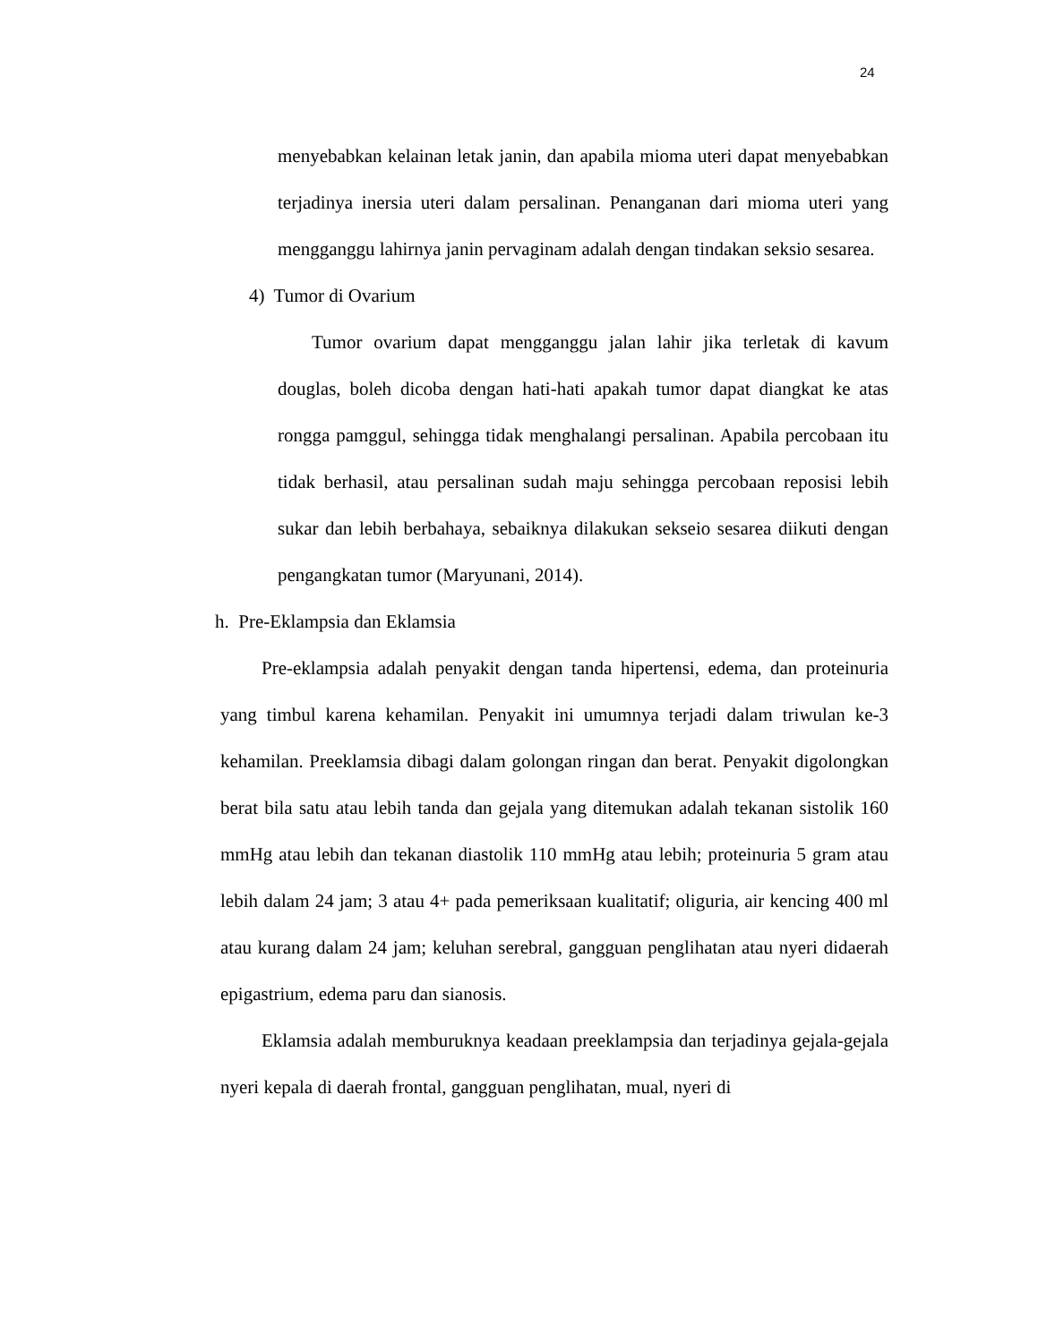24
menyebabkan kelainan letak janin, dan apabila mioma uteri dapat menyebabkan terjadinya inersia uteri dalam persalinan. Penanganan dari mioma uteri yang mengganggu lahirnya janin pervaginam adalah dengan tindakan seksio sesarea.
4) Tumor di Ovarium
Tumor ovarium dapat mengganggu jalan lahir jika terletak di kavum douglas, boleh dicoba dengan hati-hati apakah tumor dapat diangkat ke atas rongga pamggul, sehingga tidak menghalangi persalinan. Apabila percobaan itu tidak berhasil, atau persalinan sudah maju sehingga percobaan reposisi lebih sukar dan lebih berbahaya, sebaiknya dilakukan sekseio sesarea diikuti dengan pengangkatan tumor (Maryunani, 2014).
h. Pre-Eklampsia dan Eklamsia
Pre-eklampsia adalah penyakit dengan tanda hipertensi, edema, dan proteinuria yang timbul karena kehamilan. Penyakit ini umumnya terjadi dalam triwulan ke-3 kehamilan. Preeklamsia dibagi dalam golongan ringan dan berat. Penyakit digolongkan berat bila satu atau lebih tanda dan gejala yang ditemukan adalah tekanan sistolik 160 mmHg atau lebih dan tekanan diastolik 110 mmHg atau lebih; proteinuria 5 gram atau lebih dalam 24 jam; 3 atau 4+ pada pemeriksaan kualitatif; oliguria, air kencing 400 ml atau kurang dalam 24 jam; keluhan serebral, gangguan penglihatan atau nyeri didaerah epigastrium, edema paru dan sianosis.
Eklamsia adalah memburuknya keadaan preeklampsia dan terjadinya gejala-gejala nyeri kepala di daerah frontal, gangguan penglihatan, mual, nyeri di